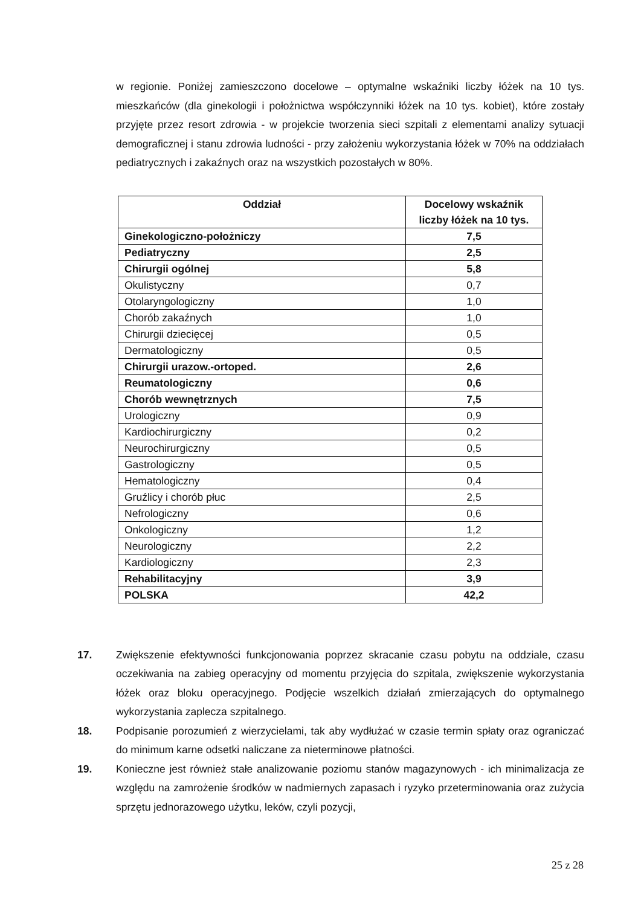w regionie. Poniżej zamieszczono docelowe – optymalne wskaźniki liczby łóżek na 10 tys. mieszkańców (dla ginekologii i położnictwa współczynniki łóżek na 10 tys. kobiet), które zostały przyjęte przez resort zdrowia - w projekcie tworzenia sieci szpitali z elementami analizy sytuacji demograficznej i stanu zdrowia ludności - przy założeniu wykorzystania łóżek w 70% na oddziałach pediatrycznych i zakaźnych oraz na wszystkich pozostałych w 80%.
| Oddział | Docelowy wskaźnik liczby łóżek na 10 tys. |
| --- | --- |
| Ginekologiczno-położniczy | 7,5 |
| Pediatryczny | 2,5 |
| Chirurgii ogólnej | 5,8 |
| Okulistyczny | 0,7 |
| Otolaryngologiczny | 1,0 |
| Chorób zakaźnych | 1,0 |
| Chirurgii dziecięcej | 0,5 |
| Dermatologiczny | 0,5 |
| Chirurgii urazow.-ortoped. | 2,6 |
| Reumatologiczny | 0,6 |
| Chorób wewnętrznych | 7,5 |
| Urologiczny | 0,9 |
| Kardiochirurgiczny | 0,2 |
| Neurochirurgiczny | 0,5 |
| Gastrologiczny | 0,5 |
| Hematologiczny | 0,4 |
| Gruźlicy i chorób płuc | 2,5 |
| Nefrologiczny | 0,6 |
| Onkologiczny | 1,2 |
| Neurologiczny | 2,2 |
| Kardiologiczny | 2,3 |
| Rehabilitacyjny | 3,9 |
| POLSKA | 42,2 |
17. Zwiększenie efektywności funkcjonowania poprzez skracanie czasu pobytu na oddziale, czasu oczekiwania na zabieg operacyjny od momentu przyjęcia do szpitala, zwiększenie wykorzystania łóżek oraz bloku operacyjnego. Podjęcie wszelkich działań zmierzających do optymalnego wykorzystania zaplecza szpitalnego.
18. Podpisanie porozumień z wierzycielami, tak aby wydłużać w czasie termin spłaty oraz ograniczać do minimum karne odsetki naliczane za nieterminowe płatności.
19. Konieczne jest również stałe analizowanie poziomu stanów magazynowych - ich minimalizacja ze względu na zamrożenie środków w nadmiernych zapasach i ryzyko przeterminowania oraz zużycia sprzętu jednorazowego użytku, leków, czyli pozycji,
25 z 28